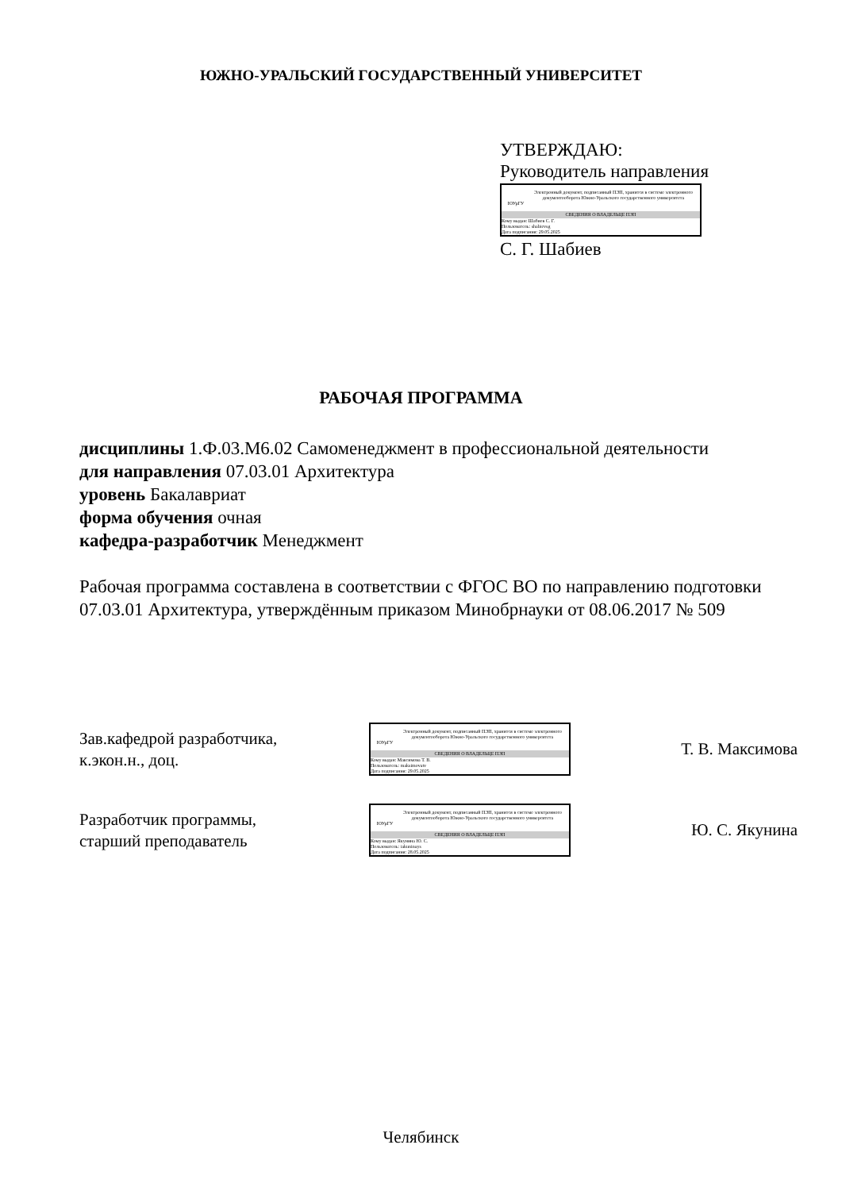ЮЖНО-УРАЛЬСКИЙ ГОСУДАРСТВЕННЫЙ УНИВЕРСИТЕТ
УТВЕРЖДАЮ:
Руководитель направления
ЮУрГУ
Электронный документ, подписанный ПЭП, хранится в системе электронного документооборота Южно-Уральского государственного университета
СВЕДЕНИЯ О ВЛАДЕЛЬЦЕ ПЭП
Кому выдан: Шабиев С. Г.
Пользователь: shabievsg
Дата подписания: 29.05.2025
С. Г. Шабиев
РАБОЧАЯ ПРОГРАММА
дисциплины 1.Ф.03.М6.02 Самоменеджмент в профессиональной деятельности
для направления 07.03.01 Архитектура
уровень Бакалавриат
форма обучения очная
кафедра-разработчик Менеджмент
Рабочая программа составлена в соответствии с ФГОС ВО по направлению подготовки 07.03.01 Архитектура, утверждённым приказом Минобрнауки от 08.06.2017 № 509
Зав.кафедрой разработчика,
к.экон.н., доц.
ЮУрГУ
Электронный документ, подписанный ПЭП, хранится в системе электронного документооборота Южно-Уральского государственного университета
СВЕДЕНИЯ О ВЛАДЕЛЬЦЕ ПЭП
Кому выдан: Максимова Т. В.
Пользователь: maksimovatv
Дата подписания: 29.05.2025
Т. В. Максимова
Разработчик программы,
старший преподаватель
ЮУрГУ
Электронный документ, подписанный ПЭП, хранится в системе электронного документооборота Южно-Уральского государственного университета
СВЕДЕНИЯ О ВЛАДЕЛЬЦЕ ПЭП
Кому выдан: Якунина Ю. С.
Пользователь: iakuninays
Дата подписания: 28.05.2025
Ю. С. Якунина
Челябинск